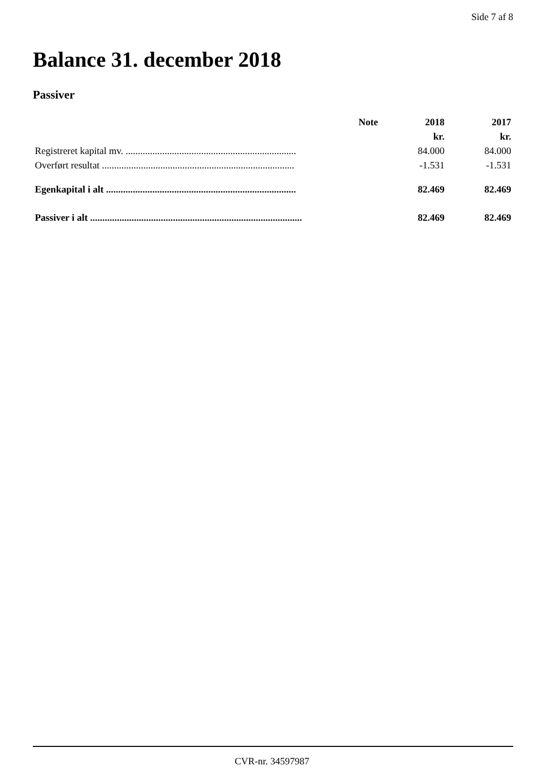Side 7 af 8
Balance 31. december 2018
Passiver
| | Note | 2018 | 2017 |
| --- | --- | --- | --- |
| | | kr. | kr. |
| Registreret kapital mv. ...................................................................... | | 84.000 | 84.000 |
| Overført resultat ............................................................................... | | -1.531 | -1.531 |
| Egenkapital i alt .............................................................................. | | 82.469 | 82.469 |
| Passiver i alt ....................................................................................... | | 82.469 | 82.469 |
CVR-nr. 34597987